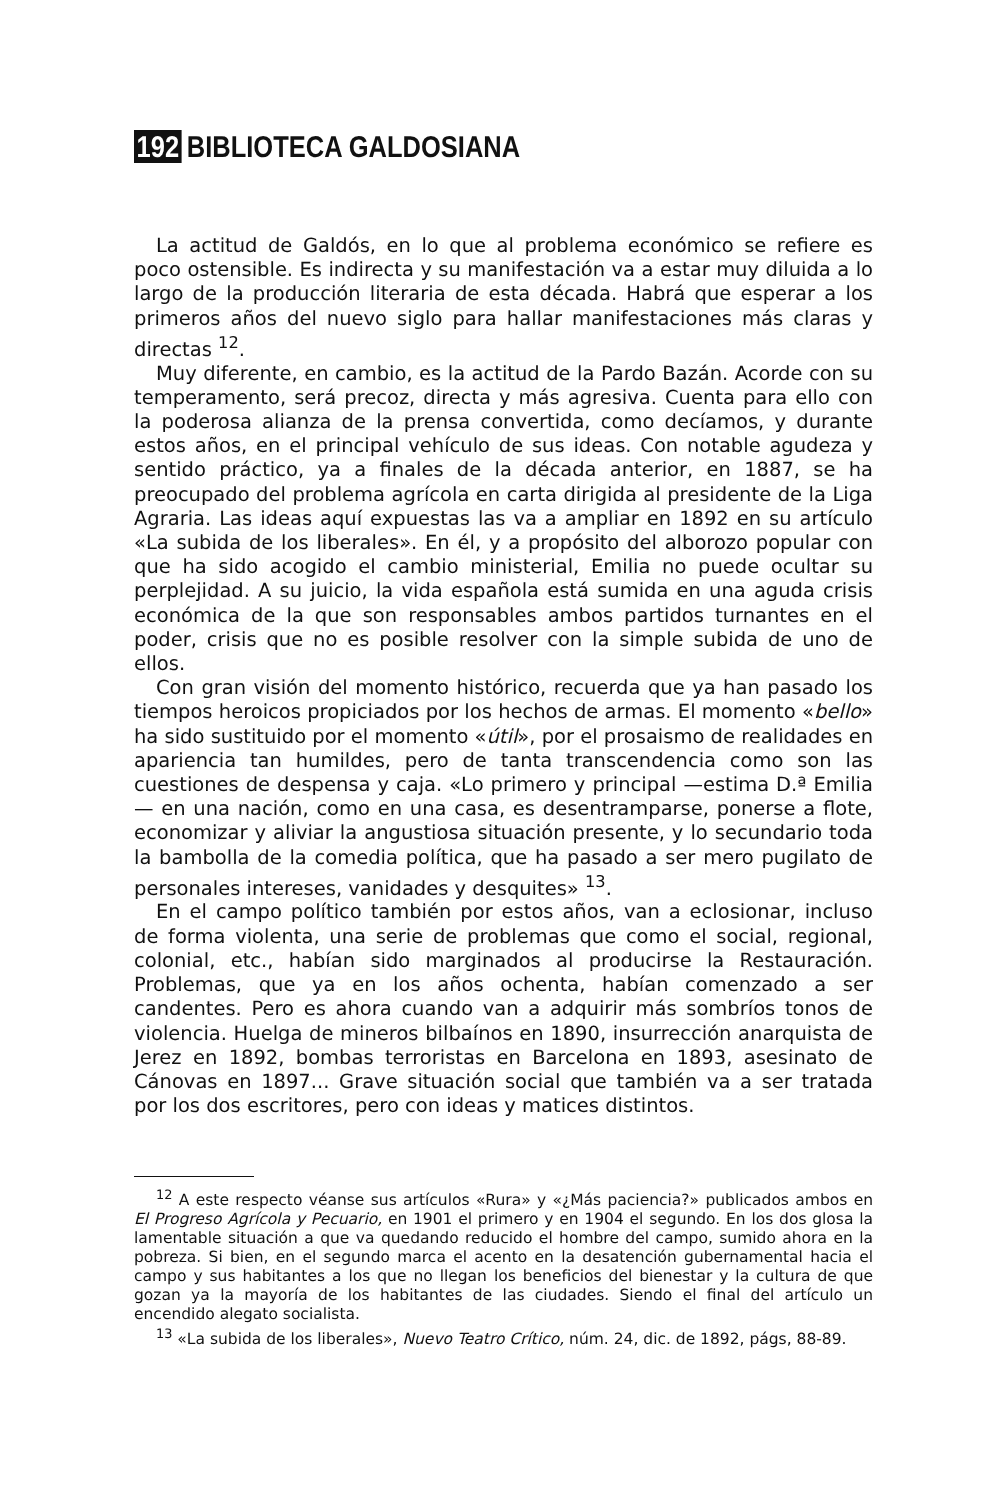192 BIBLIOTECA GALDOSIANA
La actitud de Galdós, en lo que al problema económico se refiere es poco ostensible. Es indirecta y su manifestación va a estar muy diluida a lo largo de la producción literaria de esta década. Habrá que esperar a los primeros años del nuevo siglo para hallar manifestaciones más claras y directas <sup>12</sup>.
Muy diferente, en cambio, es la actitud de la Pardo Bazán. Acorde con su temperamento, será precoz, directa y más agresiva. Cuenta para ello con la poderosa alianza de la prensa convertida, como decíamos, y durante estos años, en el principal vehículo de sus ideas. Con notable agudeza y sentido práctico, ya a finales de la década anterior, en 1887, se ha preocupado del problema agrícola en carta dirigida al presidente de la Liga Agraria. Las ideas aquí expuestas las va a ampliar en 1892 en su artículo «La subida de los liberales». En él, y a propósito del alborozo popular con que ha sido acogido el cambio ministerial, Emilia no puede ocultar su perplejidad. A su juicio, la vida española está sumida en una aguda crisis económica de la que son responsables ambos partidos turnantes en el poder, crisis que no es posible resolver con la simple subida de uno de ellos.
Con gran visión del momento histórico, recuerda que ya han pasado los tiempos heroicos propiciados por los hechos de armas. El momento «bello» ha sido sustituido por el momento «útil», por el prosaismo de realidades en apariencia tan humildes, pero de tanta transcendencia como son las cuestiones de despensa y caja. «Lo primero y principal —estima D.ª Emilia— en una nación, como en una casa, es desentramparse, ponerse a flote, economizar y aliviar la angustiosa situación presente, y lo secundario toda la bambolla de la comedia política, que ha pasado a ser mero pugilato de personales intereses, vanidades y desquites» <sup>13</sup>.
En el campo político también por estos años, van a eclosionar, incluso de forma violenta, una serie de problemas que como el social, regional, colonial, etc., habían sido marginados al producirse la Restauración. Problemas, que ya en los años ochenta, habían comenzado a ser candentes. Pero es ahora cuando van a adquirir más sombríos tonos de violencia. Huelga de mineros bilbaínos en 1890, insurrección anarquista de Jerez en 1892, bombas terroristas en Barcelona en 1893, asesinato de Cánovas en 1897... Grave situación social que también va a ser tratada por los dos escritores, pero con ideas y matices distintos.
<sup>12</sup> A este respecto véanse sus artículos «Rura» y «¿Más paciencia?» publicados ambos en El Progreso Agrícola y Pecuario, en 1901 el primero y en 1904 el segundo. En los dos glosa la lamentable situación a que va quedando reducido el hombre del campo, sumido ahora en la pobreza. Si bien, en el segundo marca el acento en la desatención gubernamental hacia el campo y sus habitantes a los que no llegan los beneficios del bienestar y la cultura de que gozan ya la mayoría de los habitantes de las ciudades. Siendo el final del artículo un encendido alegato socialista.
<sup>13</sup> «La subida de los liberales», Nuevo Teatro Crítico, núm. 24, dic. de 1892, págs, 88-89.